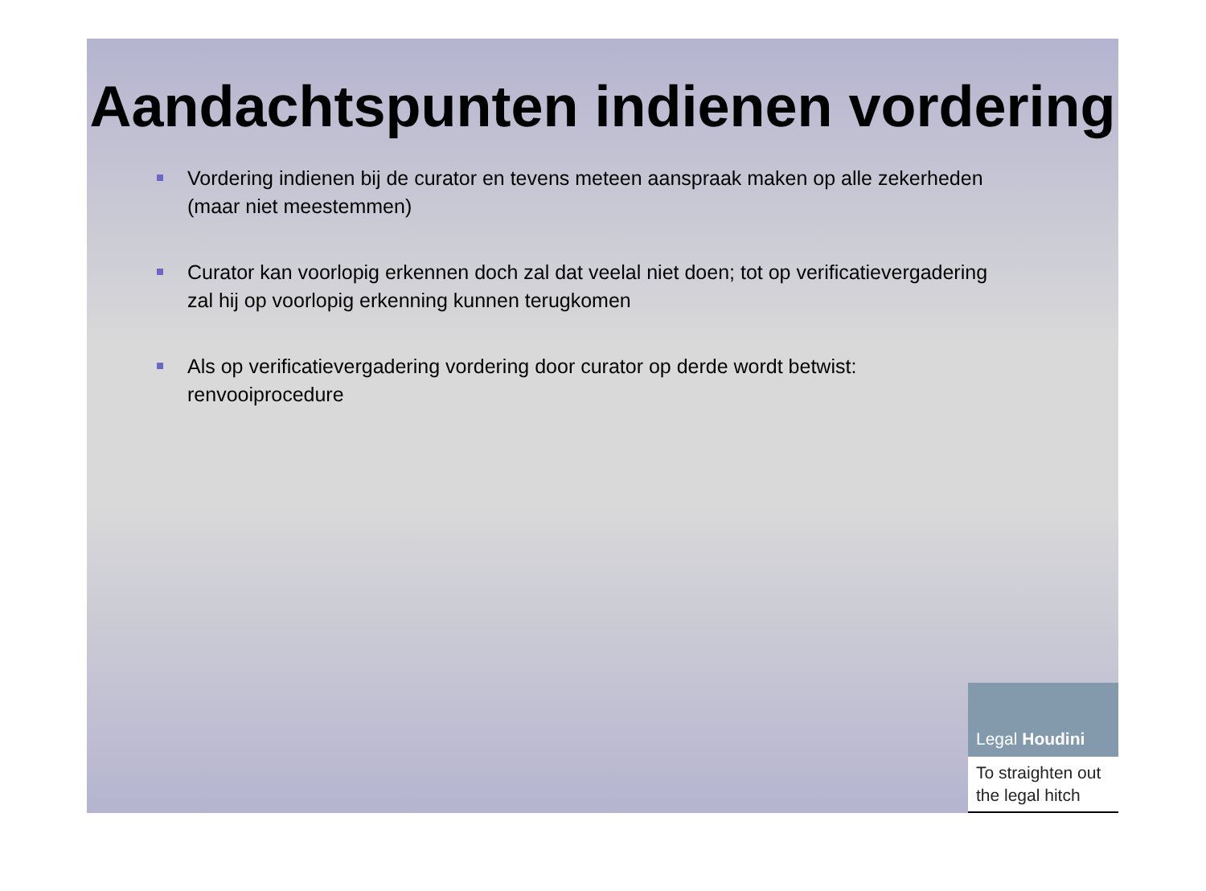Aandachtspunten indienen vordering
Vordering indienen bij de curator en tevens meteen aanspraak maken op alle zekerheden (maar niet meestemmen)
Curator kan voorlopig erkennen doch zal dat veelal niet doen; tot op verificatievergadering zal hij op voorlopig erkenning kunnen terugkomen
Als op verificatievergadering vordering door curator op derde wordt betwist: renvooiprocedure
Legal Houdini
To straighten out the legal hitch